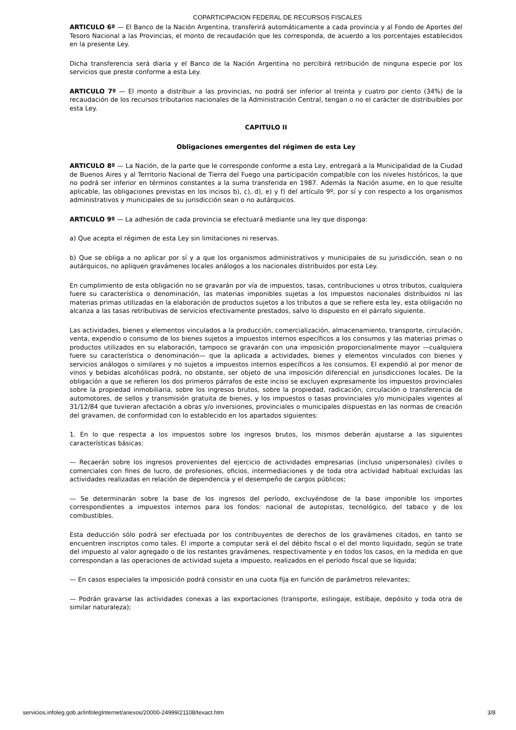COPARTICIPACION FEDERAL DE RECURSOS FISCALES
ARTICULO 6º — El Banco de la Nación Argentina, transferirá automáticamente a cada provincia y al Fondo de Aportes del Tesoro Nacional a las Provincias, el monto de recaudación que les corresponda, de acuerdo a los porcentajes establecidos en la presente Ley.
Dicha transferencia será diaria y el Banco de la Nación Argentina no percibirá retribución de ninguna especie por los servicios que preste conforme a esta Ley.
ARTICULO 7º — El monto a distribuir a las provincias, no podrá ser inferior al treinta y cuatro por ciento (34%) de la recaudación de los recursos tributarios nacionales de la Administración Central, tengan o no el carácter de distribuibles por esta Ley.
CAPITULO II
Obligaciones emergentes del régimen de esta Ley
ARTICULO 8º — La Nación, de la parte que le corresponde conforme a esta Ley, entregará a la Municipalidad de la Ciudad de Buenos Aires y al Territorio Nacional de Tierra del Fuego una participación compatible con los niveles históricos, la que no podrá ser inferior en términos constantes a la suma transferida en 1987. Además la Nación asume, en lo que resulte aplicable, las obligaciones previstas en los incisos b), c), d), e) y f) del artículo 9º, por sí y con respecto a los organismos administrativos y municipales de su jurisdicción sean o no autárquicos.
ARTICULO 9º — La adhesión de cada provincia se efectuará mediante una ley que disponga:
a) Que acepta el régimen de esta Ley sin limitaciones ni reservas.
b) Que se obliga a no aplicar por sí y a que los organismos administrativos y municipales de su jurisdicción, sean o no autárquicos, no apliquen gravámenes locales análogos a los nacionales distribuidos por esta Ley.
En cumplimiento de esta obligación no se gravarán por vía de impuestos, tasas, contribuciones u otros tributos, cualquiera fuere su característica o denominación, las materias imponibles sujetas a los impuestos nacionales distribuidos ni las materias primas utilizadas en la elaboración de productos sujetos a los tributos a que se refiere esta ley, esta obligación no alcanza a las tasas retributivas de servicios efectivamente prestados, salvo lo dispuesto en el párrafo siguiente.
Las actividades, bienes y elementos vinculados a la producción, comercialización, almacenamiento, transporte, circulación, venta, expendio o consumo de los bienes sujetos a impuestos internos específicos a los consumos y las materias primas o productos utilizados en su elaboración, tampoco se gravarán con una imposición proporcionalmente mayor —cualquiera fuere su característica o denominación— que la aplicada a actividades, bienes y elementos vinculados con bienes y servicios análogos o similares y no sujetos a impuestos internos específicos a los consumos. El expendió al por menor de vinos y bebidas alcohólicas podrá, no obstante, ser objeto de una imposición diferencial en jurisdicciones locales. De la obligación a que se refieren los dos primeros párrafos de este inciso se excluyen expresamente los impuestos provinciales sobre la propiedad inmobiliaria, sobre los ingresos brutos, sobre la propiedad, radicación, circulación o transferencia de automotores, de sellos y transmisión gratuita de bienes, y los impuestos o tasas provinciales y/o municipales vigentes al 31/12/84 que tuvieran afectación a obras y/o inversiones, provinciales o municipales dispuestas en las normas de creación del gravamen, de conformidad con lo establecido en los apartados siguientes:
1. En lo que respecta a los impuestos sobre los ingresos brutos, los mismos deberán ajustarse a las siguientes características básicas:
— Recaerán sobre los ingresos provenientes del ejercicio de actividades empresarias (incluso unipersonales) civiles o comerciales con fines de lucro, de profesiones, oficios, intermediaciones y de toda otra actividad habitual excluidas las actividades realizadas en relación de dependencia y el desempeño de cargos públicos;
— Se determinarán sobre la base de los ingresos del período, excluyéndose de la base imponible los importes correspondientes a impuestos internos para los fondos: nacional de autopistas, tecnológico, del tabaco y de los combustibles.
Esta deducción sólo podrá ser efectuada por los contribuyentes de derechos de los gravámenes citados, en tanto se encuentren inscriptos como tales. El importe a computar será el del débito fiscal o el del monto liquidado, según se trate del impuesto al valor agregado o de los restantes gravámenes, respectivamente y en todos los casos, en la medida en que correspondan a las operaciones de actividad sujeta a impuesto, realizados en el período fiscal que se liquida;
— En casos especiales la imposición podrá consistir en una cuota fija en función de parámetros relevantes;
— Podrán gravarse las actividades conexas a las exportaciones (transporte, eslingaje, estibaje, depósito y toda otra de similar naturaleza);
servicios.infoleg.gob.ar/infolegInternet/anexos/20000-24999/21108/texact.htm 3/8